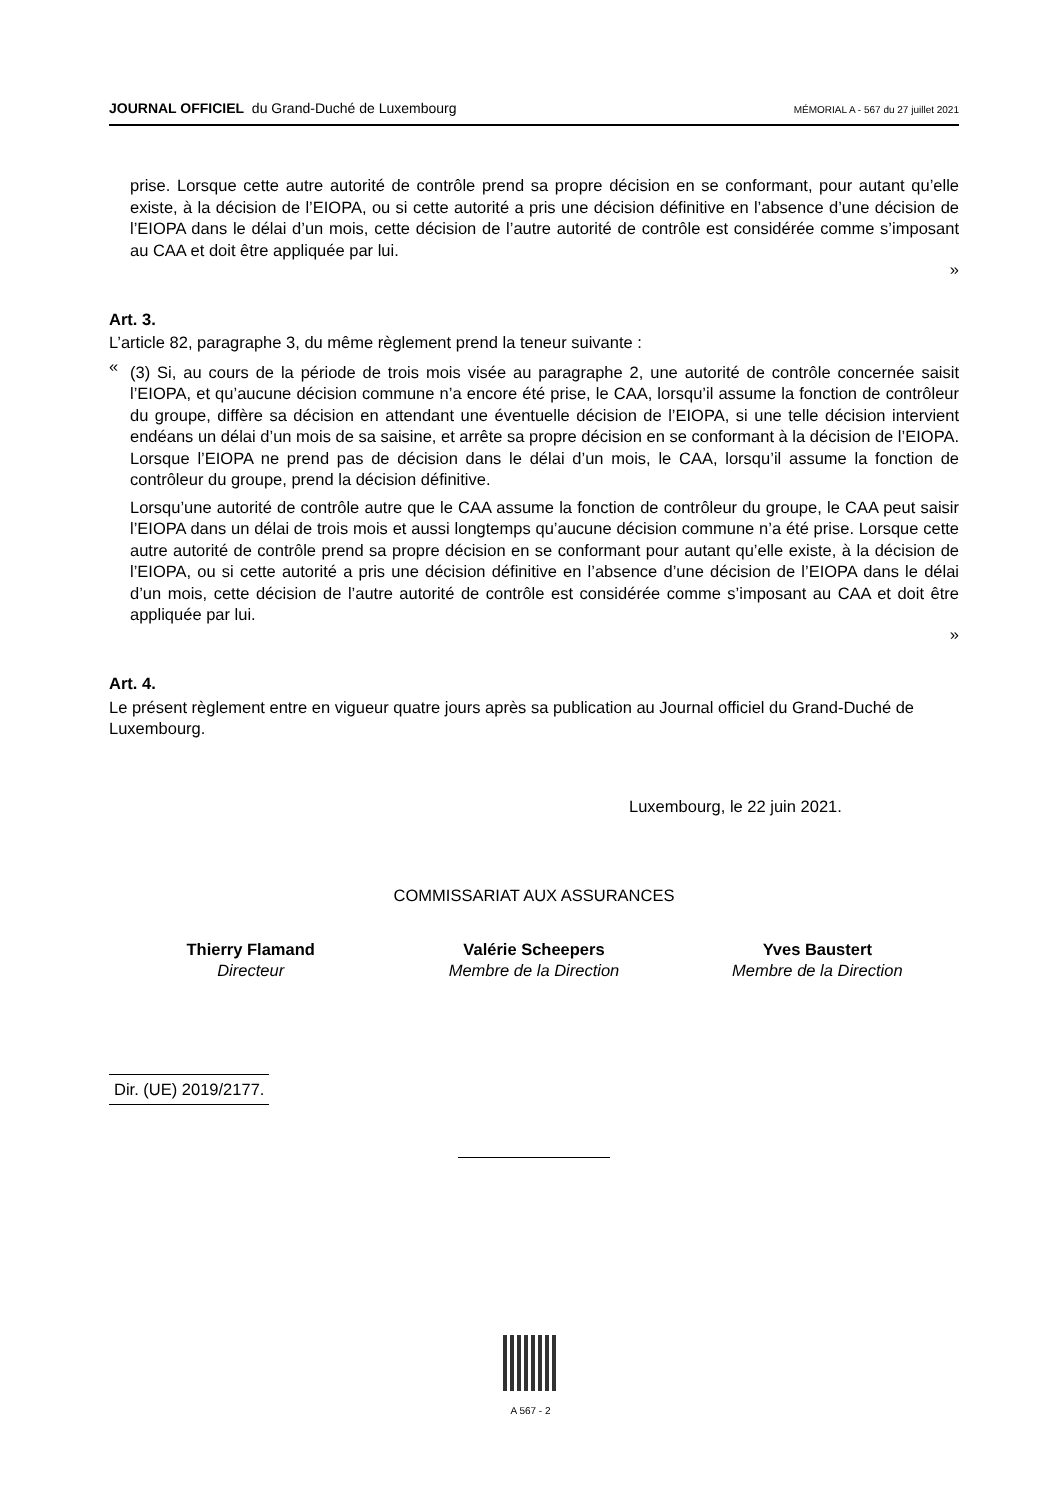JOURNAL OFFICIEL du Grand-Duché de Luxembourg MÉMORIAL A - 567 du 27 juillet 2021
prise. Lorsque cette autre autorité de contrôle prend sa propre décision en se conformant, pour autant qu’elle existe, à la décision de l’EIOPA, ou si cette autorité a pris une décision définitive en l’absence d’une décision de l’EIOPA dans le délai d’un mois, cette décision de l’autre autorité de contrôle est considérée comme s’imposant au CAA et doit être appliquée par lui.
»
Art. 3.
L’article 82, paragraphe 3, du même règlement prend la teneur suivante :
«
(3) Si, au cours de la période de trois mois visée au paragraphe 2, une autorité de contrôle concernée saisit l’EIOPA, et qu’aucune décision commune n’a encore été prise, le CAA, lorsqu’il assume la fonction de contrôleur du groupe, diffère sa décision en attendant une éventuelle décision de l’EIOPA, si une telle décision intervient endéans un délai d’un mois de sa saisine, et arrête sa propre décision en se conformant à la décision de l’EIOPA. Lorsque l’EIOPA ne prend pas de décision dans le délai d’un mois, le CAA, lorsqu’il assume la fonction de contrôleur du groupe, prend la décision définitive.
Lorsqu’une autorité de contrôle autre que le CAA assume la fonction de contrôleur du groupe, le CAA peut saisir l’EIOPA dans un délai de trois mois et aussi longtemps qu’aucune décision commune n’a été prise. Lorsque cette autre autorité de contrôle prend sa propre décision en se conformant pour autant qu’elle existe, à la décision de l’EIOPA, ou si cette autorité a pris une décision définitive en l’absence d’une décision de l’EIOPA dans le délai d’un mois, cette décision de l’autre autorité de contrôle est considérée comme s’imposant au CAA et doit être appliquée par lui.
»
Art. 4.
Le présent règlement entre en vigueur quatre jours après sa publication au Journal officiel du Grand-Duché de Luxembourg.
Luxembourg, le 22 juin 2021.
COMMISSARIAT AUX ASSURANCES
Thierry Flamand
Directeur
Valérie Scheepers
Membre de la Direction
Yves Baustert
Membre de la Direction
Dir. (UE) 2019/2177.
A 567 - 2